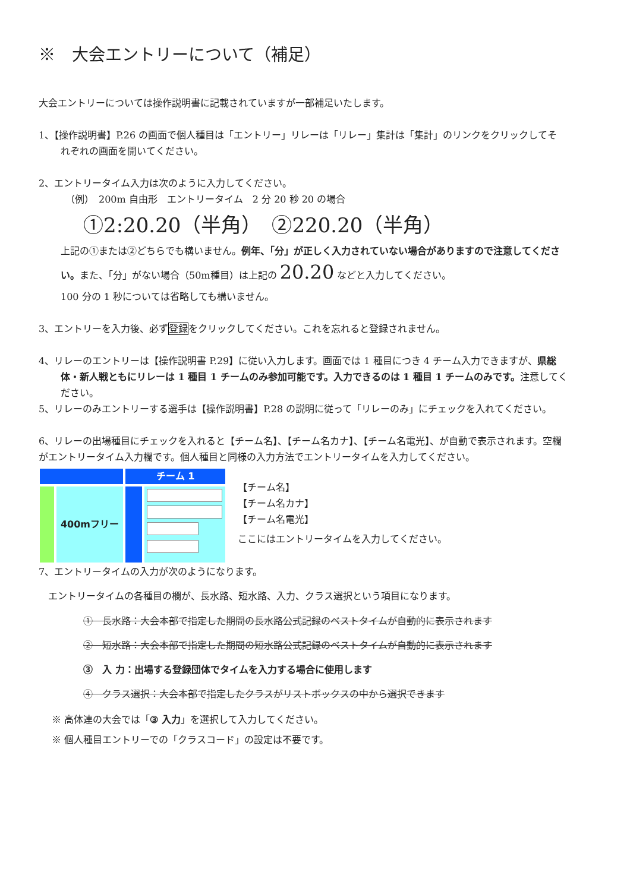※　大会エントリーについて（補足）
大会エントリーについては操作説明書に記載されていますが一部補足いたします。
1、【操作説明書】P.26 の画面で個人種目は「エントリー」リレーは「リレー」集計は「集計」のリンクをクリックしてそ
れぞれの画面を開いてください。
2、エントリータイム入力は次のように入力してください。
（例）　200m 自由形　エントリータイム　2 分 20 秒 20 の場合
①2:20.20（半角）　②220.20（半角）
上記の①または②どちらでも構いません。例年、「分」が正しく入力されていない場合がありますので注意してくださ
い。また、「分」がない場合（50m種目）は上記の 20.20 などと入力してください。
100 分の 1 秒については省略しても構いません。
3、エントリーを入力後、必ず登録をクリックしてください。これを忘れると登録されません。
4、リレーのエントリーは【操作説明書 P.29】に従い入力します。画面では 1 種目につき 4 チーム入力できますが、県総
体・新人戦ともにリレーは 1 種目 1 チームのみ参加可能です。入力できるのは 1 種目 1 チームのみです。注意してく
ださい。
5、リレーのみエントリーする選手は【操作説明書】P.28 の説明に従って「リレーのみ」にチェックを入れてください。
6、リレーの出場種目にチェックを入れると【チーム名】、【チーム名カナ】、【チーム名電光】、が自動で表示されます。空欄
がエントリータイム入力欄です。個人種目と同様の入力方法でエントリータイムを入力してください。
チーム 1
400mフリー
【チーム名】
【チーム名カナ】
【チーム名電光】
ここにはエントリータイムを入力してください。
7、エントリータイムの入力が次のようになります。
エントリータイムの各種目の欄が、長水路、短水路、入力、クラス選択という項目になります。
①　長水路：大会本部で指定した期間の長水路公式記録のベストタイムが自動的に表示されます
②　短水路：大会本部で指定した期間の短水路公式記録のベストタイムが自動的に表示されます
③　入 力：出場する登録団体でタイムを入力する場合に使用します
④　クラス選択：大会本部で指定したクラスがリストボックスの中から選択できます
※ 高体連の大会では「③ 入力」を選択して入力してください。
※ 個人種目エントリーでの「クラスコード」の設定は不要です。